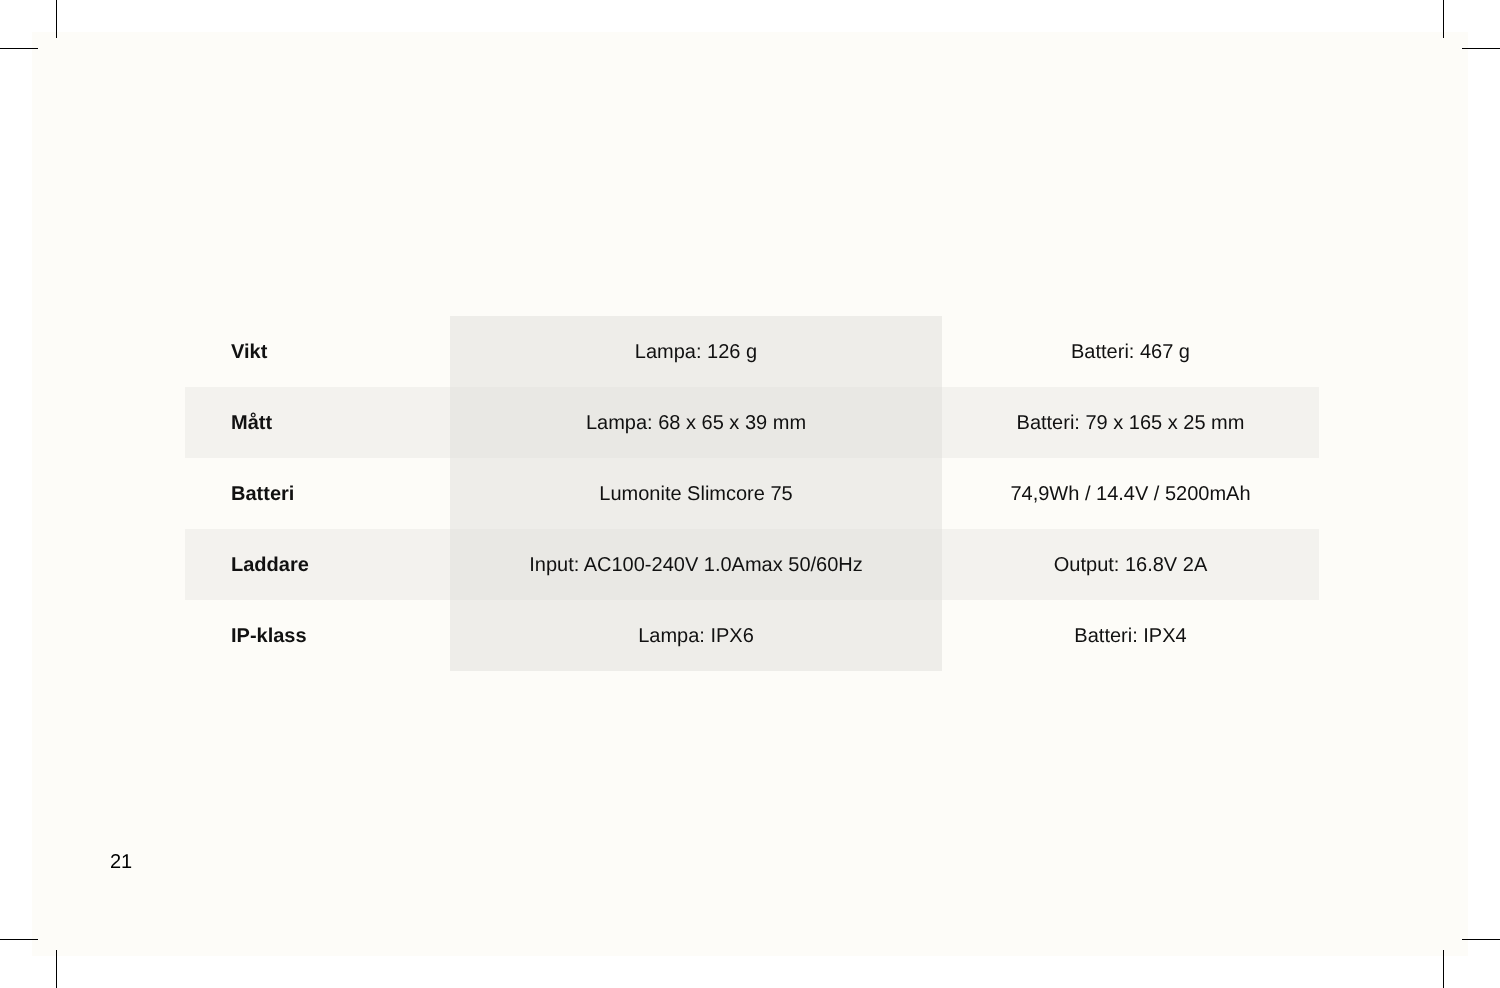| Vikt | Lampa: 126 g | Batteri: 467 g |
| Mått | Lampa: 68 x 65 x 39 mm | Batteri: 79 x 165 x 25 mm |
| Batteri | Lumonite Slimcore 75 | 74,9Wh / 14.4V / 5200mAh |
| Laddare | Input: AC100-240V 1.0Amax 50/60Hz | Output: 16.8V 2A |
| IP-klass | Lampa: IPX6 | Batteri: IPX4 |
21